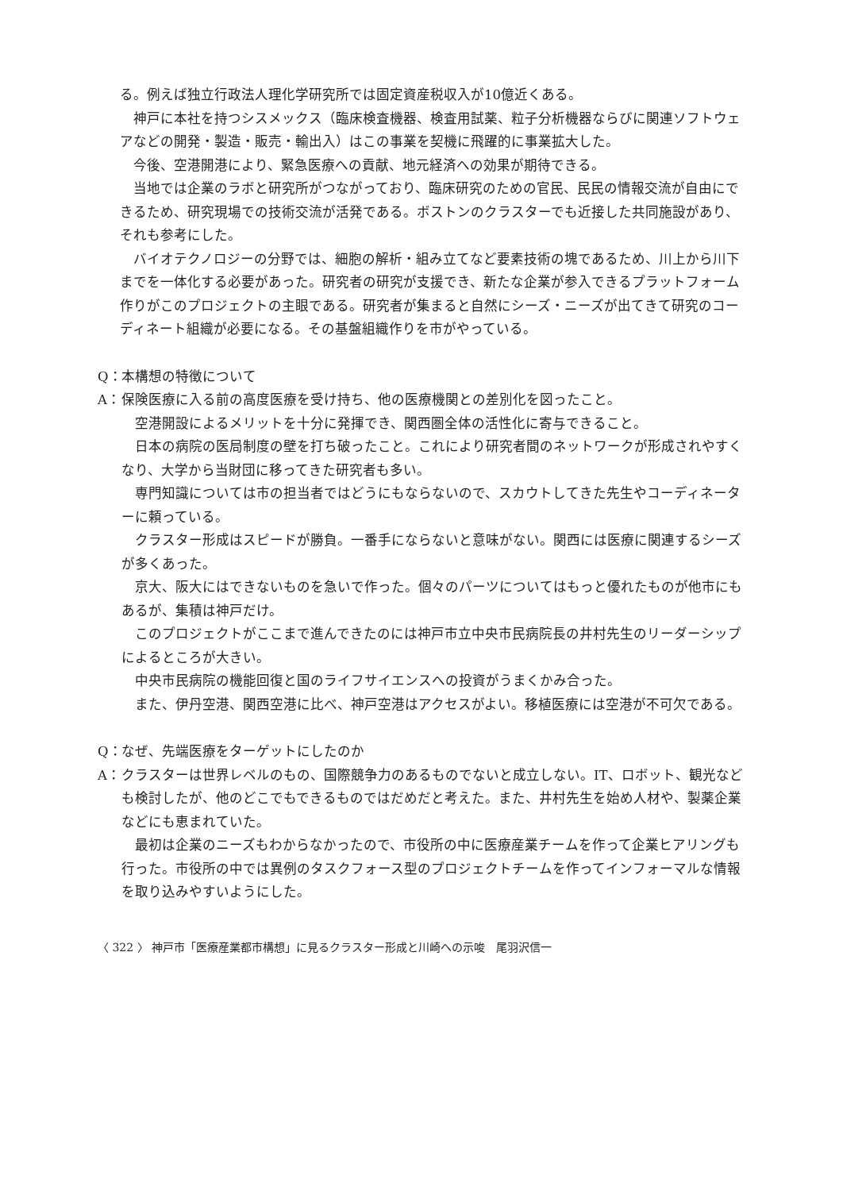る。例えば独立行政法人理化学研究所では固定資産税収入が10億近くある。
神戸に本社を持つシスメックス（臨床検査機器、検査用試薬、粒子分析機器ならびに関連ソフトウェアなどの開発・製造・販売・輸出入）はこの事業を契機に飛躍的に事業拡大した。
今後、空港開港により、緊急医療への貢献、地元経済への効果が期待できる。
当地では企業のラボと研究所がつながっており、臨床研究のための官民、民民の情報交流が自由にできるため、研究現場での技術交流が活発である。ボストンのクラスターでも近接した共同施設があり、それも参考にした。
バイオテクノロジーの分野では、細胞の解析・組み立てなど要素技術の塊であるため、川上から川下までを一体化する必要があった。研究者の研究が支援でき、新たな企業が参入できるプラットフォーム作りがこのプロジェクトの主眼である。研究者が集まると自然にシーズ・ニーズが出てきて研究のコーディネート組織が必要になる。その基盤組織作りを市がやっている。
Q： 本構想の特徴について
A： 保険医療に入る前の高度医療を受け持ち、他の医療機関との差別化を図ったこと。
空港開設によるメリットを十分に発揮でき、関西圏全体の活性化に寄与できること。
日本の病院の医局制度の壁を打ち破ったこと。これにより研究者間のネットワークが形成されやすくなり、大学から当財団に移ってきた研究者も多い。
専門知識については市の担当者ではどうにもならないので、スカウトしてきた先生やコーディネーターに頼っている。
クラスター形成はスピードが勝負。一番手にならないと意味がない。関西には医療に関連するシーズが多くあった。
京大、阪大にはできないものを急いで作った。個々のパーツについてはもっと優れたものが他市にもあるが、集積は神戸だけ。
このプロジェクトがここまで進んできたのには神戸市立中央市民病院長の井村先生のリーダーシップによるところが大きい。
中央市民病院の機能回復と国のライフサイエンスへの投資がうまくかみ合った。
また、伊丹空港、関西空港に比べ、神戸空港はアクセスがよい。移植医療には空港が不可欠である。
Q： なぜ、先端医療をターゲットにしたのか
A： クラスターは世界レベルのもの、国際競争力のあるものでないと成立しない。IT、ロボット、観光なども検討したが、他のどこでもできるものではだめだと考えた。また、井村先生を始め人材や、製薬企業などにも恵まれていた。
最初は企業のニーズもわからなかったので、市役所の中に医療産業チームを作って企業ヒアリングも行った。市役所の中では異例のタスクフォース型のプロジェクトチームを作ってインフォーマルな情報を取り込みやすいようにした。
〈 322 〉 神戸市「医療産業都市構想」に見るクラスター形成と川崎への示唆　尾羽沢信一